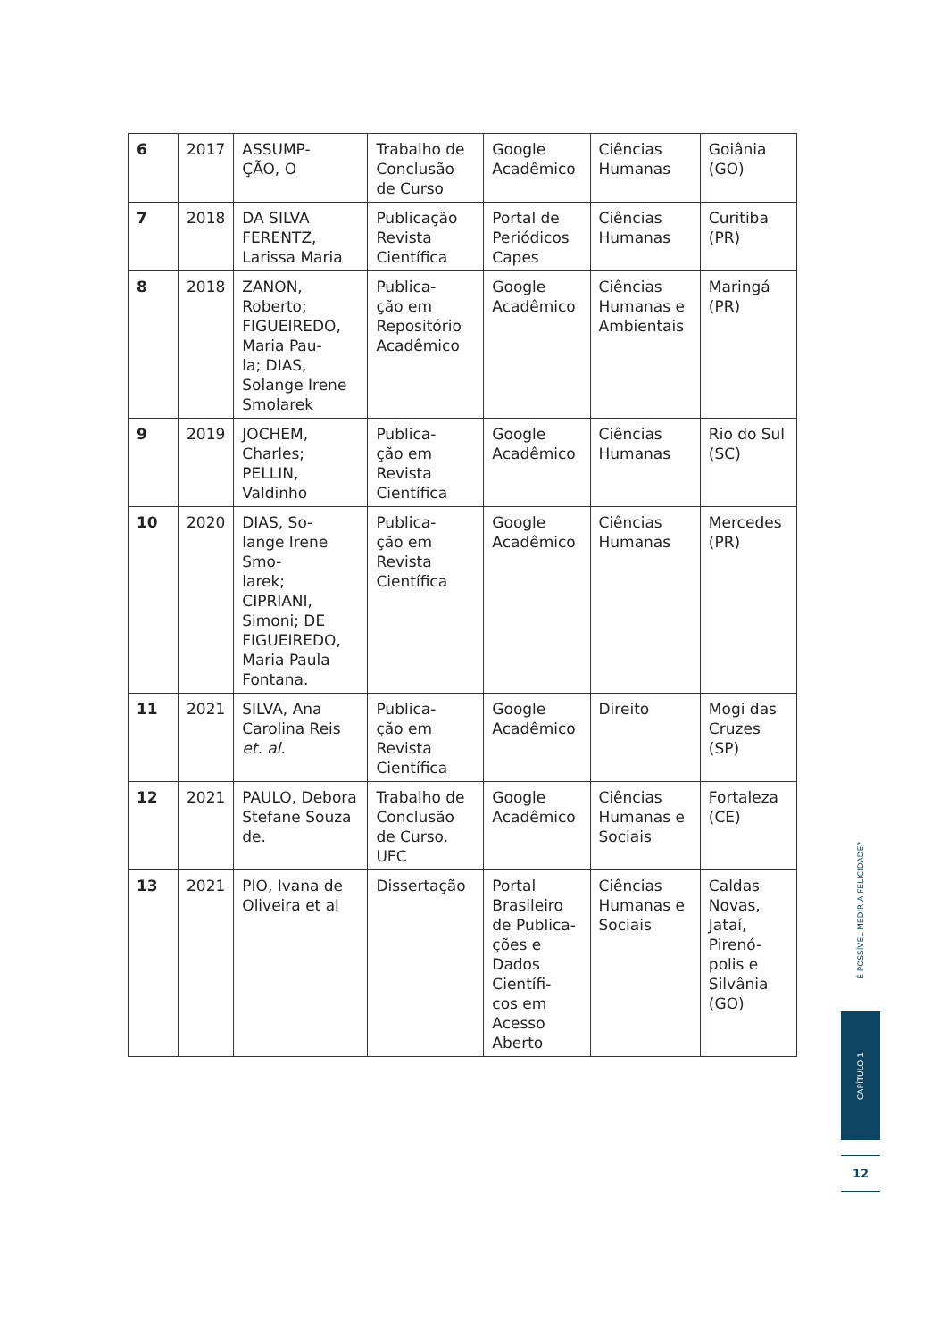| 6 | 2017 | ASSUMP- ÇÃO, O | Trabalho de Conclusão de Curso | Google Acadêmico | Ciências Humanas | Goiânia (GO) |
| 7 | 2018 | DA SILVA FERENTZ, Larissa Maria | Publicação Revista Científica | Portal de Periódicos Capes | Ciências Humanas | Curitiba (PR) |
| 8 | 2018 | ZANON, Roberto; FIGUEIREDO, Maria Pau- la; DIAS, Solange Irene Smolarek | Publica- ção em Repositório Acadêmico | Google Acadêmico | Ciências Humanas e Ambientais | Maringá (PR) |
| 9 | 2019 | JOCHEM, Charles; PELLIN, Valdinho | Publica- ção em Revista Científica | Google Acadêmico | Ciências Humanas | Rio do Sul (SC) |
| 10 | 2020 | DIAS, So- lange Irene Smo- larek; CIPRIANI, Simoni; DE FIGUEIREDO, Maria Paula Fontana. | Publica- ção em Revista Científica | Google Acadêmico | Ciências Humanas | Mercedes (PR) |
| 11 | 2021 | SILVA, Ana Carolina Reis et. al. | Publica- ção em Revista Científica | Google Acadêmico | Direito | Mogi das Cruzes (SP) |
| 12 | 2021 | PAULO, Debora Stefane Souza de. | Trabalho de Conclusão de Curso. UFC | Google Acadêmico | Ciências Humanas e Sociais | Fortaleza (CE) |
| 13 | 2021 | PIO, Ivana de Oliveira et al | Dissertação | Portal Brasileiro de Publica- ções e Dados Científi- cos em Acesso Aberto | Ciências Humanas e Sociais | Caldas Novas, Jataí, Pirenó- polis e Silvânia (GO) |
É POSSÍVEL MEDIR A FELICIDADE?
CAPÍTULO 1
12